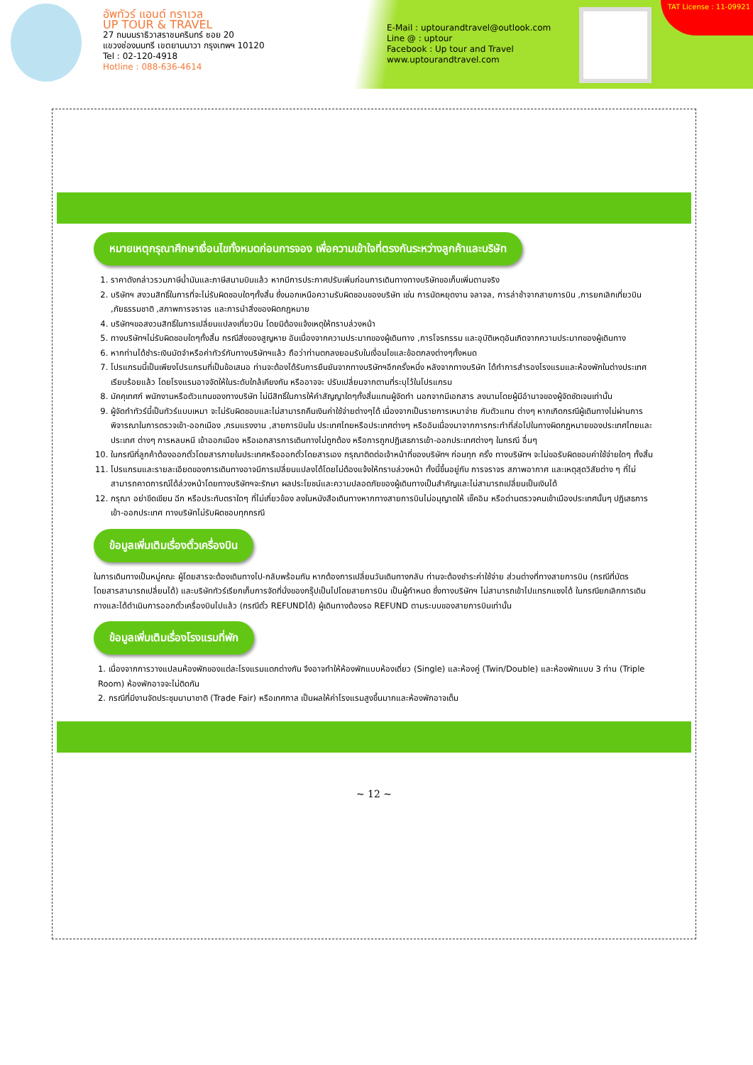อัพทัวร์ แอนด์ ทราเวล
UP TOUR & TRAVEL
27 ถนนนราธิวาสราชนครินทร์ ซอย 20
แขวงช่องนนทรี เขตยานนาวา กรุงเทพฯ 10120
Tel : 02-120-4918
Hotline : 088-636-4614
E-Mail : uptourandtravel@outlook.com
Line @ : uptour
Facebook : Up tour and Travel
www.uptourandtravel.com
TAT License : 11-09921
หมายเหตุกรุณาศึกษาเงื่อนไขทั้งหมดก่อนการจอง เพื่อความเข้าใจที่ตรงกันระหว่างลูกค้าและบริษัท
1. ราคาดังกล่าวรวมภาษีน้ำมันและภาษีสนามบินแล้ว หากมีการประกาศปรับเพิ่มก่อนการเดินทางทางบริษัทขอเก็บเพิ่มตามจริง
2. บริษัทฯ สงวนสิทธิ์ในการที่จะไม่รับผิดชอบใดๆทั้งสิ้น ซึ่งนอกเหนือความรับผิดชอบของบริษัท เช่น การนัดหยุดงาน จลาจล, การล่าช้าจากสายการบิน ,การยกเลิกเที่ยวบิน ,ภัยธรรมชาติ ,สภาพการจราจร และการนำสิ่งของผิดกฎหมาย
4. บริษัทฯขอสงวนสิทธิ์ในการเปลี่ยนแปลงเที่ยวบิน โดยมิต้องแจ้งเหตุให้ทราบล่วงหน้า
5. ทางบริษัทฯไม่รับผิดชอบใดๆทั้งสิ้น กรณีสิ่งของสูญหาย อันเนื่องจากความประมาทของผู้เดินทาง ,การโจรกรรม และอุบัติเหตุอันเกิดจากความประมาทของผู้เดินทาง
6. หากท่านได้ชำระเงินมัดจำหรือค่าทัวร์กับทางบริษัทฯแล้ว ถือว่าท่านตกลงยอมรับในเงื่อนไขและข้อตกลงต่างๆทั้งหมด
7. โปรแกรมนี้เป็นเพียงโปรแกรมที่เป็นข้อเสนอ ท่านจะต้องได้รับการยืนยันจากทางบริษัทฯอีกครั้งหนึ่ง หลังจากทางบริษัท ได้ทำการสำรองโรงแรมและห้องพักในต่างประเทศเรียบร้อยแล้ว โดยโรงแรมอาจจัดให้ในระดับใกล้เคียงกัน หรืออาจจะ ปรับเปลี่ยนจากตามที่ระบุไว้ในโปรแกรม
8. มัคคุเทศก์ พนักงานหรือตัวแทนของทางบริษัท ไม่มีสิทธิ์ในการให้คำสัญญาใดๆทั้งสิ้นแทนผู้จัดทำ นอกจากมีเอกสาร ลงนามโดยผู้มีอำนาจของผู้จัดชัดเจนเท่านั้น
9. ผู้จัดทำทัวร์นี้เป็นทัวร์แบบเหมา จะไม่รับผิดชอบและไม่สามารถคืนเงินค่าใช้จ่ายต่างๆได้ เนื่องจากเป็นรายการเหมาจ่าย กับตัวแทน ต่างๆ หากเกิดกรณีผู้เดินทางไม่ผ่านการพิจารณาในการตรวจเข้า-ออกเมือง ,กรมแรงงาน ,สายการบินใน ประเทศไทยหรือประเทศต่างๆ หรืออันเนื่องมาจากการกระทำที่ส่อไปในทางผิดกฎหมายของประเทศไทยและประเทศ ต่างๆ การหลบหนี เข้าออกเมือง หรือเอกสารการเดินทางไม่ถูกต้อง หรือการถูกปฏิเสธการเข้า-ออกประเทศต่างๆ ในกรณี อื่นๆ
10. ในกรณีที่ลูกค้าต้องออกตั๋วโดยสารภายในประเทศหรือออกตั๋วโดยสารเอง กรุณาติดต่อเจ้าหน้าที่ของบริษัทฯ ก่อนทุก ครั้ง ทางบริษัทฯ จะไม่ขอรับผิดชอบค่าใช้จ่ายใดๆ ทั้งสิ้น
11. โปรแกรมและรายละเอียดของการเดินทางอาจมีการเปลี่ยนแปลงได้โดยไม่ต้องแจ้งให้ทราบล่วงหน้า ทั้งนี้ขึ้นอยู่กับ การจราจร สภาพอากาศ และเหตุสุดวิสัยต่าง ๆ ที่ไม่สามารถคาดการณ์ได้ล่วงหน้าโดยทางบริษัทฯจะรักษา ผลประโยชน์และความปลอดภัยของผู้เดินทางเป็นสำคัญและไม่สามารถเปลี่ยนเป็นเงินได้
12. กรุณา อย่าขีดเขียน ฉีก หรือประทับตราใดๆ ที่ไม่เกี่ยวข้อง ลงในหนังสือเดินทางหากทางสายการบินไม่อนุญาตให้ เช็คอิน หรือด่านตรวจคนเข้าเมืองประเทศนั้นๆ ปฏิเสธการเข้า-ออกประเทศ ทางบริษัทไม่รับผิดชอบทุกกรณี
ข้อมูลเพิ่มเติมเรื่องตั๋วเครื่องบิน
ในการเดินทางเป็นหมู่คณะ ผู้โดยสารจะต้องเดินทางไป-กลับพร้อมกัน หากต้องการเปลี่ยนวันเดินทางกลับ ท่านจะต้องชำระค่าใช้จ่าย ส่วนต่างที่ทางสายการบิน (กรณีที่บัตรโดยสารสามารถเปลี่ยนได้) และบริษัททัวร์เรียกเก็บการจัดที่นั่งของกรุ๊ปเป็นไปโดยสายการบิน เป็นผู้กำหนด ซึ่งทางบริษัทฯ ไม่สามารถเข้าไปแทรกแซงได้ ในกรณียกเลิกการเดินทางและได้ดำเนินการออกตั๋วเครื่องบินไปแล้ว (กรณีตั๋ว REFUNDได้) ผู้เดินทางต้องรอ REFUND ตามระบบของสายการบินเท่านั้น
ข้อมูลเพิ่มเติมเรื่องโรงแรมที่พัก
1. เนื่องจากการวางแปลนห้องพักของแต่ละโรงแรมแตกต่างกัน จึงอาจทำให้ห้องพักแบบห้องเดี่ยว (Single) และห้องคู่ (Twin/Double) และห้องพักแบบ 3 ท่าน (Triple Room) ห้องพักอาจจะไม่ติดกัน
2. กรณีที่มีงานจัดประชุมนานาชาติ (Trade Fair) หรือเทศกาล เป็นผลให้ค่าโรงแรมสูงขึ้นมากและห้องพักอาจเต็ม
~ 12 ~